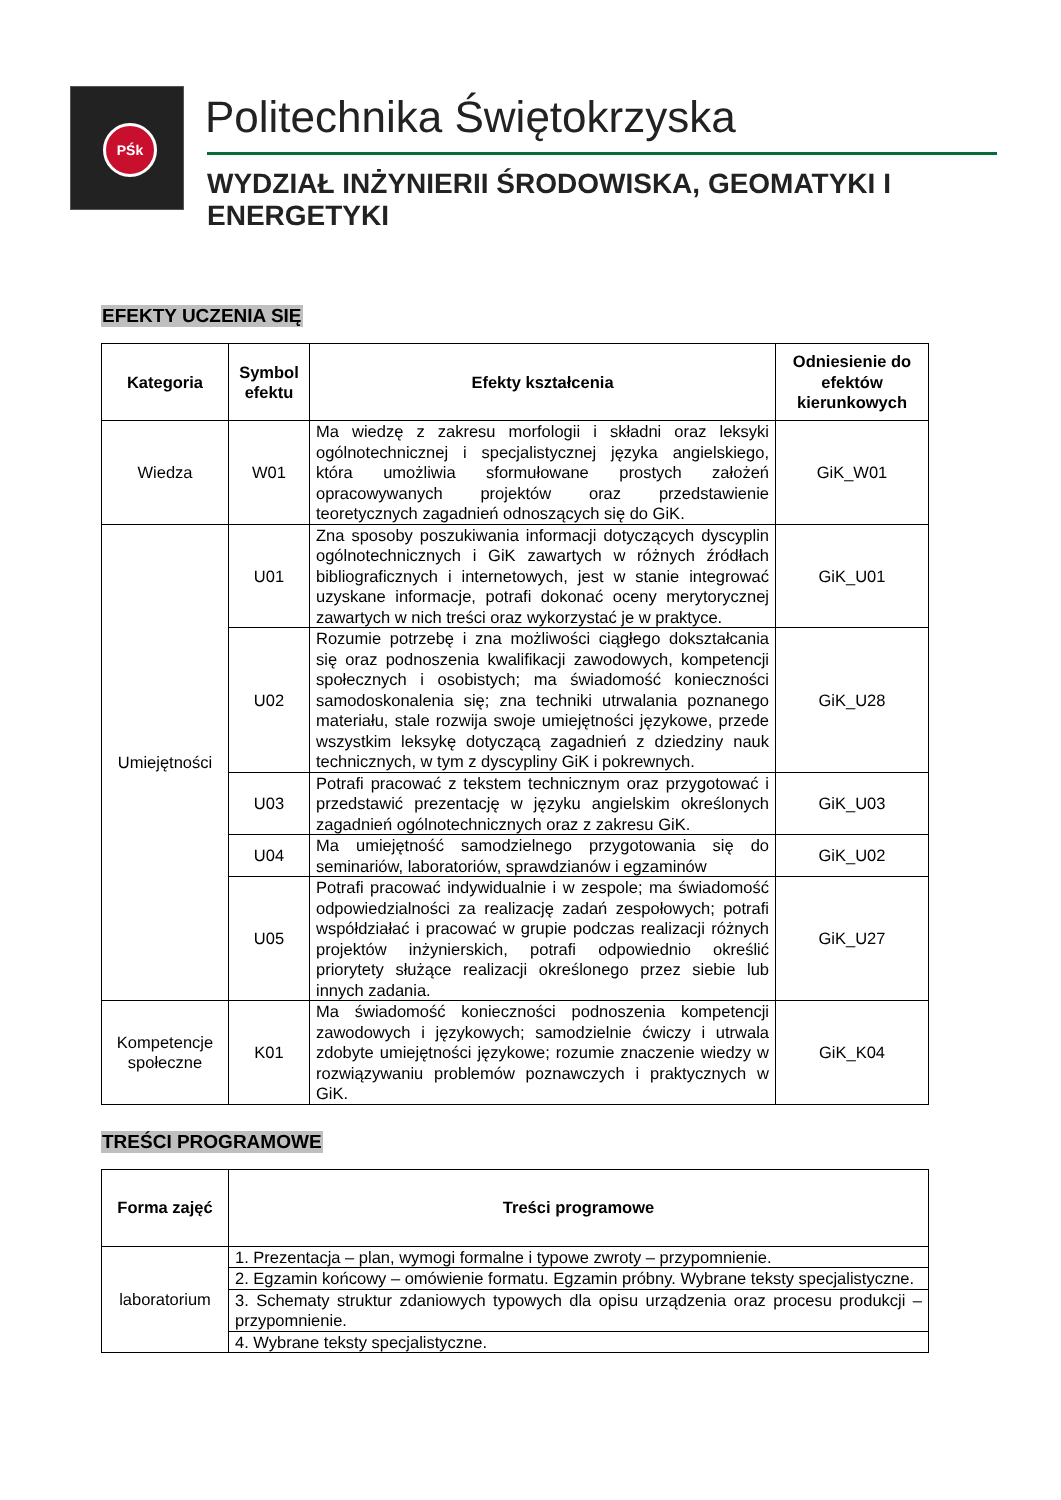PŚk Politechnika Świętokrzyska
WYDZIAŁ INŻYNIERII ŚRODOWISKA, GEOMATYKI I ENERGETYKI
EFEKTY UCZENIA SIĘ
| Kategoria | Symbol efektu | Efekty kształcenia | Odniesienie do efektów kierunkowych |
| --- | --- | --- | --- |
| Wiedza | W01 | Ma wiedzę z zakresu morfologii i składni oraz leksyki ogólnotechnicznej i specjalistycznej języka angielskiego, która umożliwia sformułowane prostych założeń opracowywanych projektów oraz przedstawienie teoretycznych zagadnień odnoszących się do GiK. | GiK_W01 |
| Umiejętności | U01 | Zna sposoby poszukiwania informacji dotyczących dyscyplin ogólnotechnicznych i GiK zawartych w różnych źródłach bibliograficznych i internetowych, jest w stanie integrować uzyskane informacje, potrafi dokonać oceny merytorycznej zawartych w nich treści oraz wykorzystać je w praktyce. | GiK_U01 |
| | U02 | Rozumie potrzebę i zna możliwości ciągłego dokształcania się oraz podnoszenia kwalifikacji zawodowych, kompetencji społecznych i osobistych; ma świadomość konieczności samodoskonalenia się; zna techniki utrwalania poznanego materiału, stale rozwija swoje umiejętności językowe, przede wszystkim leksykę dotyczącą zagadnień z dziedziny nauk technicznych, w tym z dyscypliny GiK i pokrewnych. | GiK_U28 |
| | U03 | Potrafi pracować z tekstem technicznym oraz przygotować i przedstawić prezentację w języku angielskim określonych zagadnień ogólnotechnicznych oraz z zakresu GiK. | GiK_U03 |
| | U04 | Ma umiejętność samodzielnego przygotowania się do seminariów, laboratoriów, sprawdzianów i egzaminów | GiK_U02 |
| | U05 | Potrafi pracować indywidualnie i w zespole; ma świadomość odpowiedzialności za realizację zadań zespołowych; potrafi współdziałać i pracować w grupie podczas realizacji różnych projektów inżynierskich, potrafi odpowiednio określić priorytety służące realizacji określonego przez siebie lub innych zadania. | GiK_U27 |
| Kompetencje społeczne | K01 | Ma świadomość konieczności podnoszenia kompetencji zawodowych i językowych; samodzielnie ćwiczy i utrwala zdobyte umiejętności językowe; rozumie znaczenie wiedzy w rozwiązywaniu problemów poznawczych i praktycznych w GiK. | GiK_K04 |
TREŚCI PROGRAMOWE
| Forma zajęć | Treści programowe |
| --- | --- |
| laboratorium | 1. Prezentacja – plan, wymogi formalne i typowe zwroty – przypomnienie. |
| | 2. Egzamin końcowy – omówienie formatu. Egzamin próbny. Wybrane teksty specjalistyczne. |
| | 3. Schematy struktur zdaniowych typowych dla opisu urządzenia oraz procesu produkcji – przypomnienie. |
| | 4. Wybrane teksty specjalistyczne. |